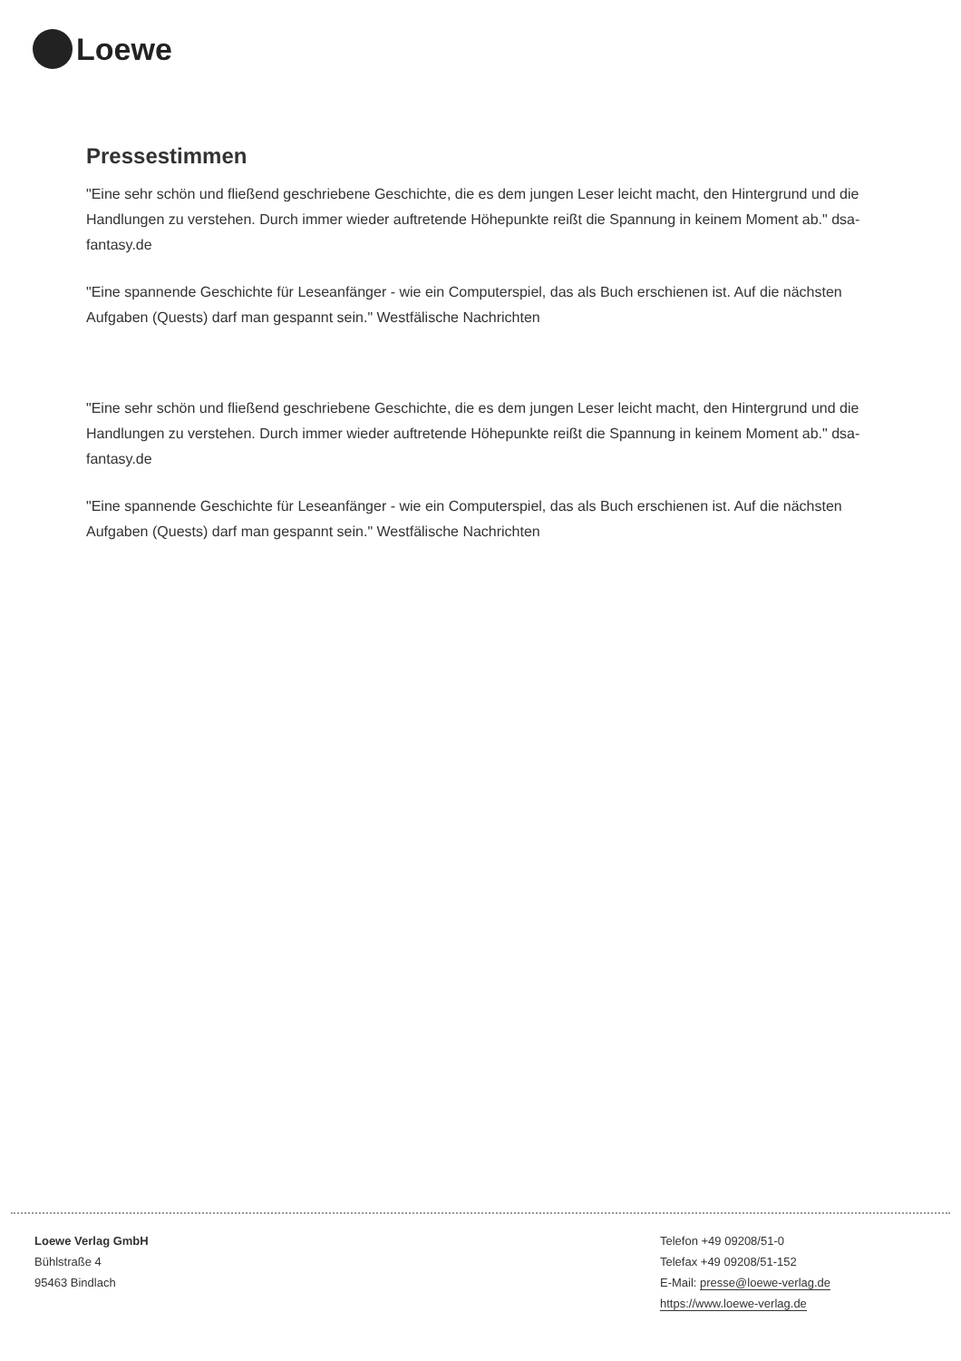Loewe
Pressestimmen
"Eine sehr schön und fließend geschriebene Geschichte, die es dem jungen Leser leicht macht, den Hintergrund und die Handlungen zu verstehen. Durch immer wieder auftretende Höhepunkte reißt die Spannung in keinem Moment ab." dsa-fantasy.de
"Eine spannende Geschichte für Leseanfänger - wie ein Computerspiel, das als Buch erschienen ist. Auf die nächsten Aufgaben (Quests) darf man gespannt sein." Westfälische Nachrichten
"Eine sehr schön und fließend geschriebene Geschichte, die es dem jungen Leser leicht macht, den Hintergrund und die Handlungen zu verstehen. Durch immer wieder auftretende Höhepunkte reißt die Spannung in keinem Moment ab." dsa-fantasy.de
"Eine spannende Geschichte für Leseanfänger - wie ein Computerspiel, das als Buch erschienen ist. Auf die nächsten Aufgaben (Quests) darf man gespannt sein." Westfälische Nachrichten
Loewe Verlag GmbH
Bühlstraße 4
95463 Bindlach
Telefon +49 09208/51-0
Telefax +49 09208/51-152
E-Mail: presse@loewe-verlag.de
https://www.loewe-verlag.de